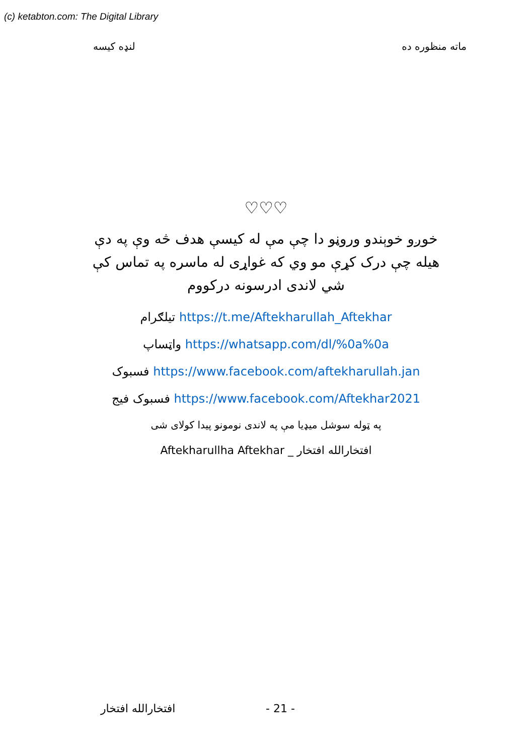(c) ketabton.com: The Digital Library
لنډه کیسه ماته منظوره ده
♡♡♡
خوږو خوېندو وروڼو دا چې مې له کیسې هدف څه وې په دې هیله چې درک کړې مو وي که غواړی له ماسره په تماس کې شي لاندی ادرسونه درکووم
تیلګرام https://t.me/Aftekharullah_Aftekhar
واټساپ https://whatsapp.com/dl/%0a%0a
فسبوک https://www.facebook.com/aftekharullah.jan
فسبوک فیج https://www.facebook.com/Aftekhar2021
په ټوله سوشل میډیا مې په لاندی نومونو پیدا کولای شی
Aftekharullha Aftekhar _ افتخارالله افتخار
افتخارالله افتخار - 21 -